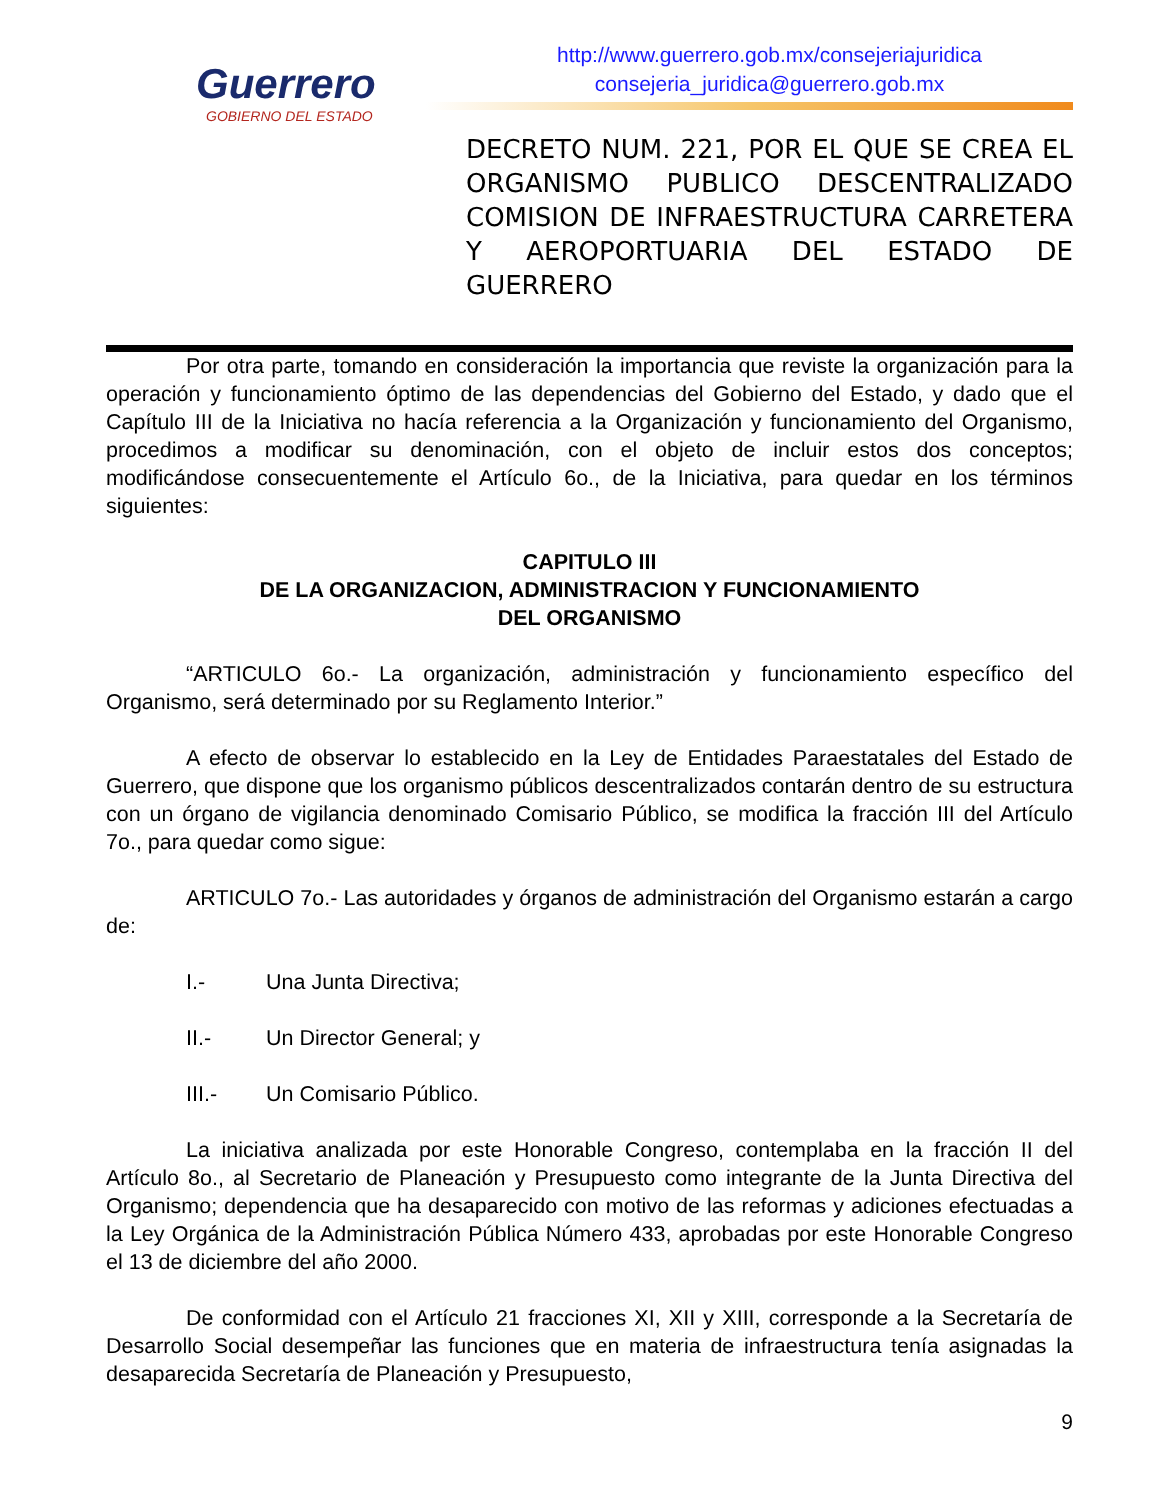Guerrero
GOBIERNO DEL ESTADO
http://www.guerrero.gob.mx/consejeriajuridica
consejeria_juridica@guerrero.gob.mx
DECRETO NUM. 221, POR EL QUE SE CREA EL ORGANISMO PUBLICO DESCENTRALIZADO COMISION DE INFRAESTRUCTURA CARRETERA Y AEROPORTUARIA DEL ESTADO DE GUERRERO
Por otra parte, tomando en consideración la importancia que reviste la organización para la operación y funcionamiento óptimo de las dependencias del Gobierno del Estado, y dado que el Capítulo III de la Iniciativa no hacía referencia a la Organización y funcionamiento del Organismo, procedimos a modificar su denominación, con el objeto de incluir estos dos conceptos; modificándose consecuentemente el Artículo 6o., de la Iniciativa, para quedar en los términos siguientes:
CAPITULO III
DE LA ORGANIZACION, ADMINISTRACION Y FUNCIONAMIENTO
DEL ORGANISMO
“ARTICULO 6o.- La organización, administración y funcionamiento específico del Organismo, será determinado por su Reglamento Interior.”
A efecto de observar lo establecido en la Ley de Entidades Paraestatales del Estado de Guerrero, que dispone que los organismo públicos descentralizados contarán dentro de su estructura con un órgano de vigilancia denominado Comisario Público, se modifica la fracción III del Artículo 7o., para quedar como sigue:
ARTICULO 7o.- Las autoridades y órganos de administración del Organismo estarán a cargo de:
I.- Una Junta Directiva;
II.- Un Director General; y
III.- Un Comisario Público.
La iniciativa analizada por este Honorable Congreso, contemplaba en la fracción II del Artículo 8o., al Secretario de Planeación y Presupuesto como integrante de la Junta Directiva del Organismo; dependencia que ha desaparecido con motivo de las reformas y adiciones efectuadas a la Ley Orgánica de la Administración Pública Número 433, aprobadas por este Honorable Congreso el 13 de diciembre del año 2000.
De conformidad con el Artículo 21 fracciones XI, XII y XIII, corresponde a la Secretaría de Desarrollo Social desempeñar las funciones que en materia de infraestructura tenía asignadas la desaparecida Secretaría de Planeación y Presupuesto,
9